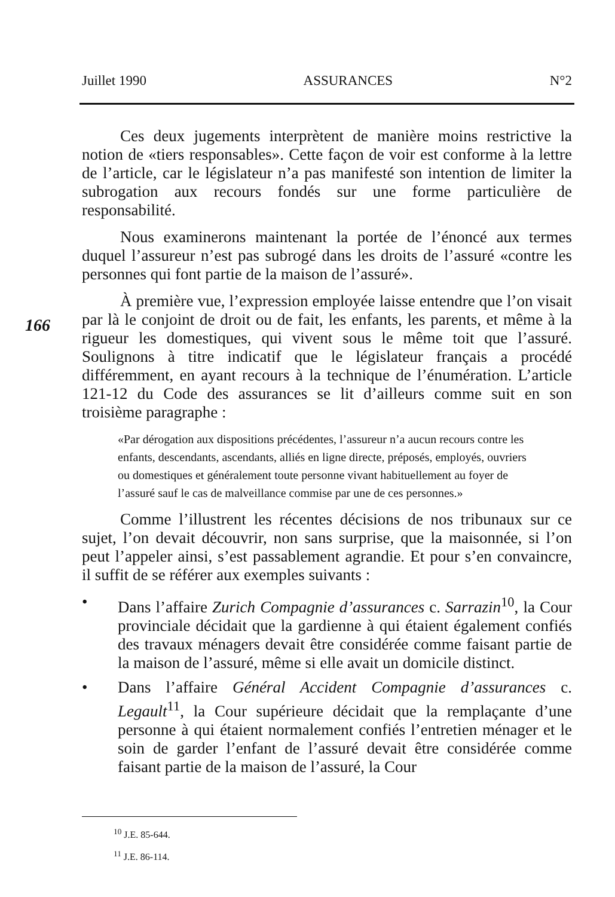Juillet 1990 ASSURANCES N°2
Ces deux jugements interprètent de manière moins restrictive la notion de «tiers responsables». Cette façon de voir est conforme à la lettre de l’article, car le législateur n’a pas manifesté son intention de limiter la subrogation aux recours fondés sur une forme particulière de responsabilité.
Nous examinerons maintenant la portée de l’énoncé aux termes duquel l’assureur n’est pas subrogé dans les droits de l’assuré «contre les personnes qui font partie de la maison de l’assuré».
À première vue, l’expression employée laisse entendre que l’on visait par là le conjoint de droit ou de fait, les enfants, les parents, et même à la rigueur les domestiques, qui vivent sous le même toit que l’assuré. Soulignons à titre indicatif que le législateur français a procédé différemment, en ayant recours à la technique de l’énumération. L’article 121-12 du Code des assurances se lit d’ailleurs comme suit en son troisième paragraphe :
«Par dérogation aux dispositions précédentes, l’assureur n’a aucun recours contre les enfants, descendants, ascendants, alliés en ligne directe, préposés, employés, ouvriers ou domestiques et généralement toute personne vivant habituellement au foyer de l’assuré sauf le cas de malveillance commise par une de ces personnes.»
Comme l’illustrent les récentes décisions de nos tribunaux sur ce sujet, l’on devait découvrir, non sans surprise, que la maisonnée, si l’on peut l’appeler ainsi, s’est passablement agrandie. Et pour s’en convaincre, il suffit de se référer aux exemples suivants :
• Dans l’affaire Zurich Compagnie d’assurances c. Sarrazin<sup>10</sup>, la Cour provinciale décidait que la gardienne à qui étaient également confiés des travaux ménagers devait être considérée comme faisant partie de la maison de l’assuré, même si elle avait un domicile distinct.
• Dans l’affaire Général Accident Compagnie d’assurances c. Legault<sup>11</sup>, la Cour supérieure décidait que la remplaçante d’une personne à qui étaient normalement confiés l’entretien ménager et le soin de garder l’enfant de l’assuré devait être considérée comme faisant partie de la maison de l’assuré, la Cour
166
<sup>10</sup> J.E. 85-644.
<sup>11</sup> J.E. 86-114.